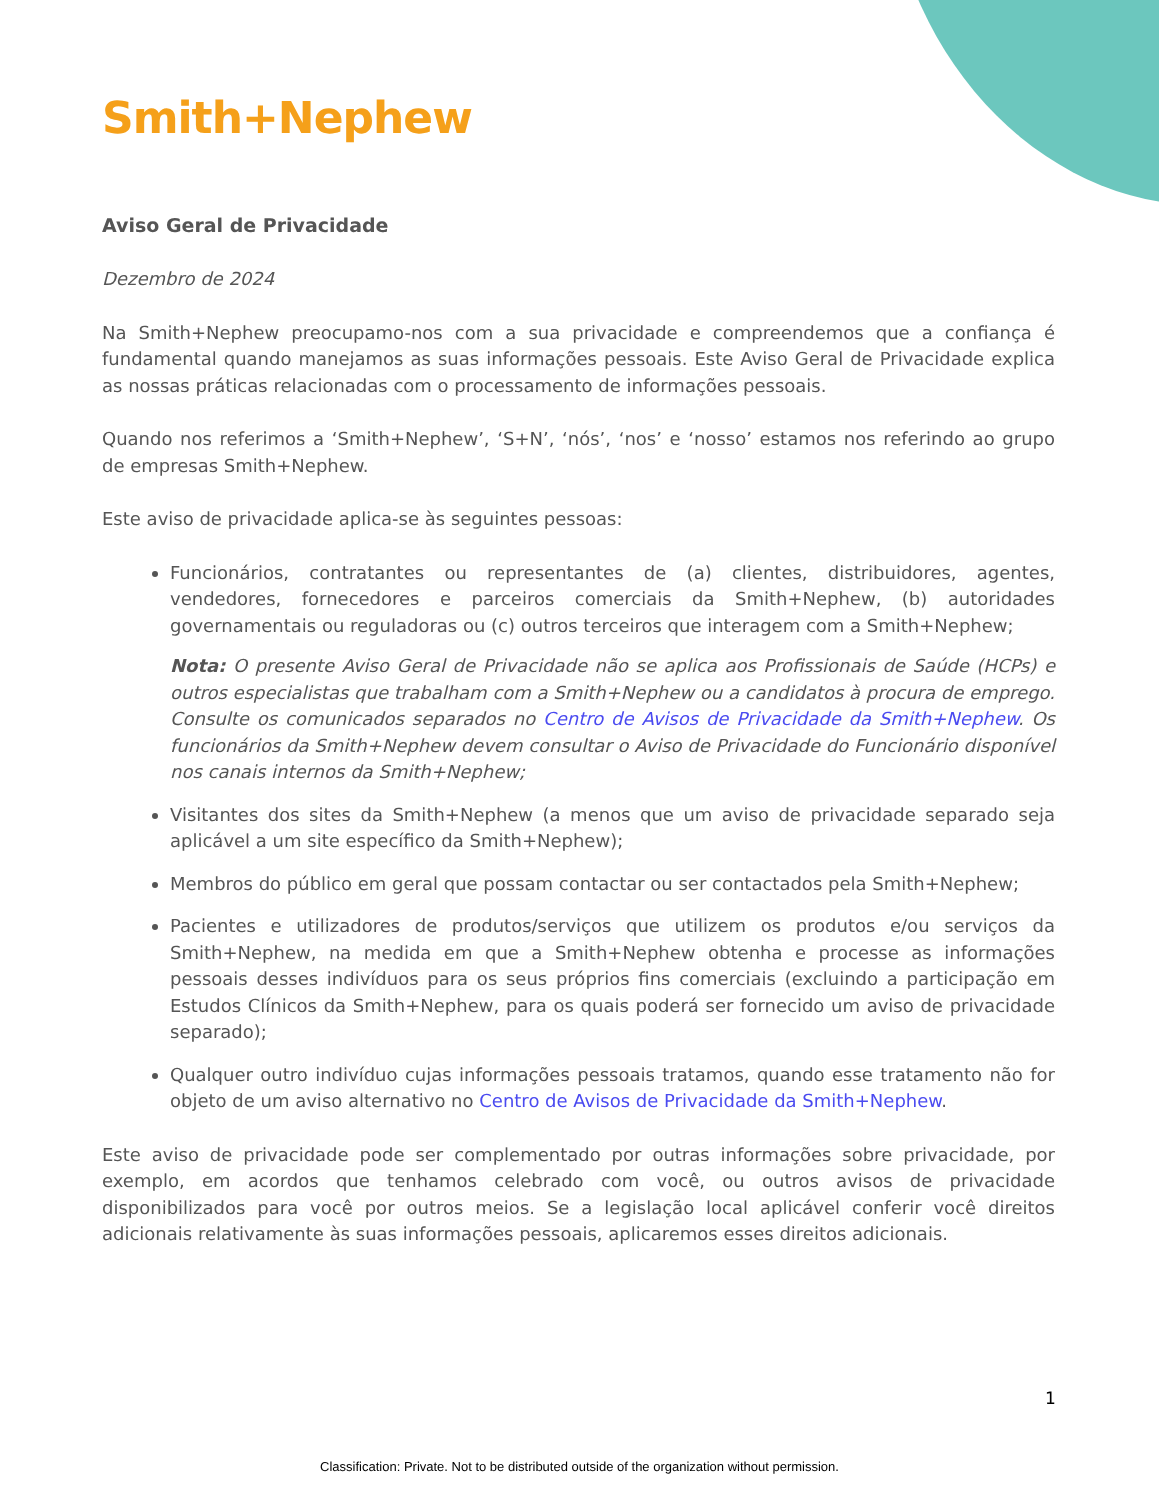Smith+Nephew
Aviso Geral de Privacidade
Dezembro de 2024
Na Smith+Nephew preocupamo-nos com a sua privacidade e compreendemos que a confiança é fundamental quando manejamos as suas informações pessoais. Este Aviso Geral de Privacidade explica as nossas práticas relacionadas com o processamento de informações pessoais.
Quando nos referimos a ‘Smith+Nephew’, ‘S+N’, ‘nós’, ‘nos’ e ‘nosso’ estamos nos referindo ao grupo de empresas Smith+Nephew.
Este aviso de privacidade aplica-se às seguintes pessoas:
Funcionários, contratantes ou representantes de (a) clientes, distribuidores, agentes, vendedores, fornecedores e parceiros comerciais da Smith+Nephew, (b) autoridades governamentais ou reguladoras ou (c) outros terceiros que interagem com a Smith+Nephew;
Nota: O presente Aviso Geral de Privacidade não se aplica aos Profissionais de Saúde (HCPs) e outros especialistas que trabalham com a Smith+Nephew ou a candidatos à procura de emprego. Consulte os comunicados separados no Centro de Avisos de Privacidade da Smith+Nephew. Os funcionários da Smith+Nephew devem consultar o Aviso de Privacidade do Funcionário disponível nos canais internos da Smith+Nephew;
Visitantes dos sites da Smith+Nephew (a menos que um aviso de privacidade separado seja aplicável a um site específico da Smith+Nephew);
Membros do público em geral que possam contactar ou ser contactados pela Smith+Nephew;
Pacientes e utilizadores de produtos/serviços que utilizem os produtos e/ou serviços da Smith+Nephew, na medida em que a Smith+Nephew obtenha e processe as informações pessoais desses indivíduos para os seus próprios fins comerciais (excluindo a participação em Estudos Clínicos da Smith+Nephew, para os quais poderá ser fornecido um aviso de privacidade separado);
Qualquer outro indivíduo cujas informações pessoais tratamos, quando esse tratamento não for objeto de um aviso alternativo no Centro de Avisos de Privacidade da Smith+Nephew.
Este aviso de privacidade pode ser complementado por outras informações sobre privacidade, por exemplo, em acordos que tenhamos celebrado com você, ou outros avisos de privacidade disponibilizados para você por outros meios. Se a legislação local aplicável conferir você direitos adicionais relativamente às suas informações pessoais, aplicaremos esses direitos adicionais.
1
Classification: Private. Not to be distributed outside of the organization without permission.